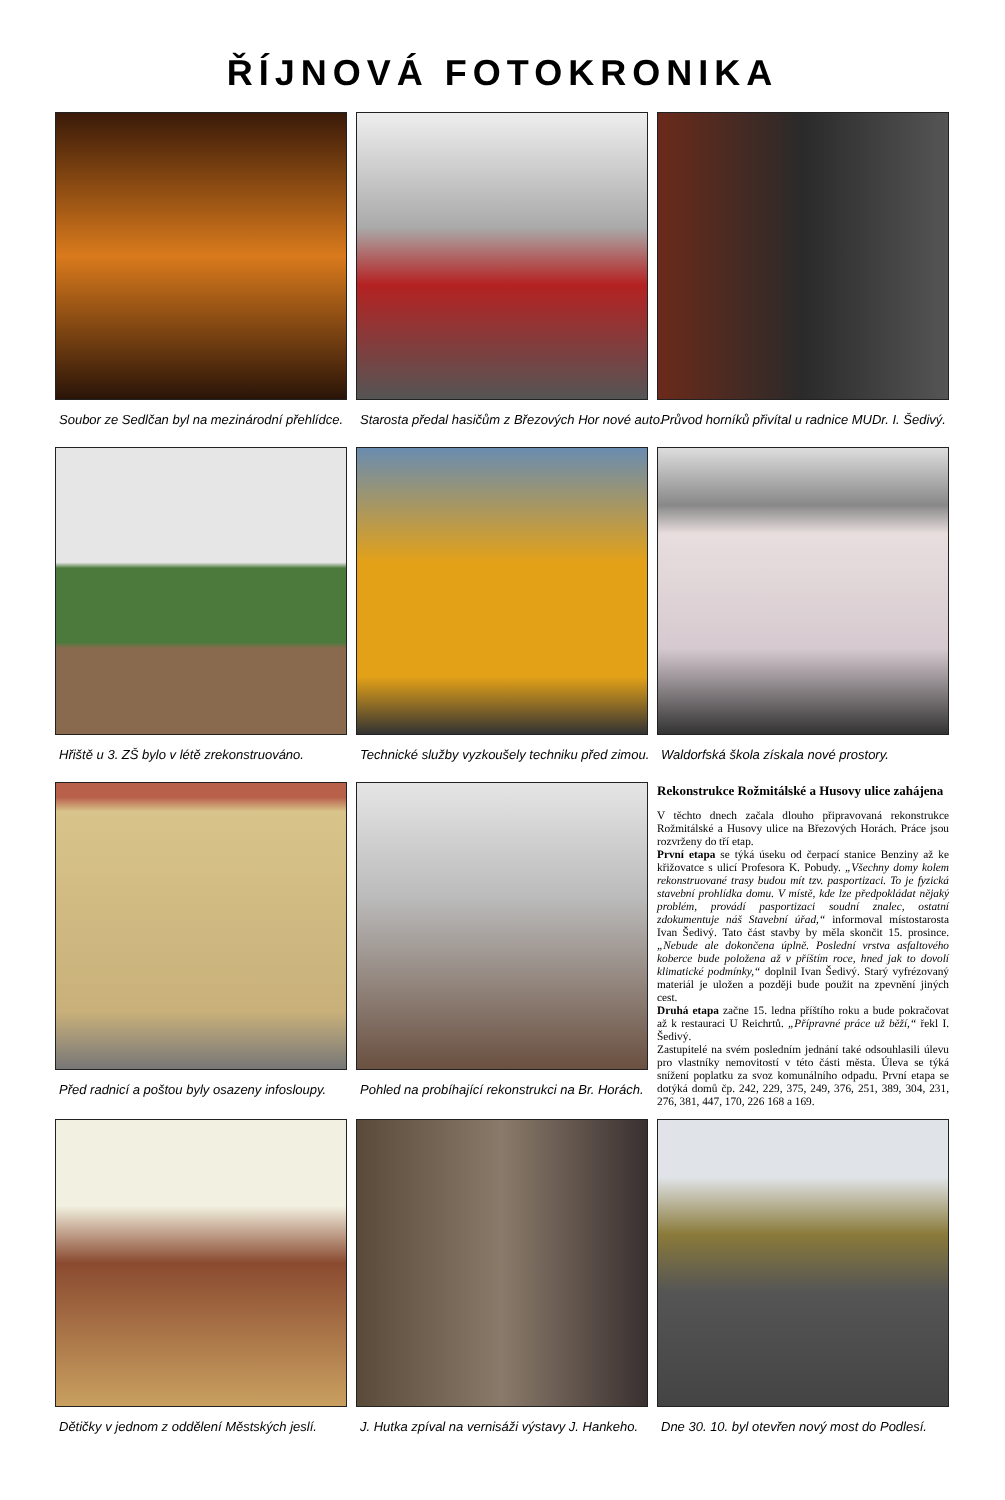ŘÍJNOVÁ FOTOKRONIKA
Soubor ze Sedlčan byl na mezinárodní přehlídce.
Starosta předal hasičům z Březových Hor nové auto.
Průvod horníků přivítal u radnice MUDr. I. Šedivý.
Hřiště u 3. ZŠ bylo v létě zrekonstruováno.
Technické služby vyzkoušely techniku před zimou.
Waldorfská škola získala nové prostory.
Před radnicí a poštou byly osazeny infosloupy.
Pohled na probíhající rekonstrukci na Br. Horách.
Rekonstrukce Rožmitálské a Husovy ulice zahájena
V těchto dnech začala dlouho připravovaná rekonstrukce Rožmitálské a Husovy ulice na Březových Horách. Práce jsou rozvrženy do tří etap.
První etapa se týká úseku od čerpací stanice Benziny až ke křižovatce s ulicí Profesora K. Pobudy. „Všechny domy kolem rekonstruované trasy budou mít tzv. pasportizaci. To je fyzická stavební prohlídka domu. V místě, kde lze předpokládat nějaký problém, provádí pasportizaci soudní znalec, ostatní zdokumentuje náš Stavební úřad,“ informoval místostarosta Ivan Šedivý. Tato část stavby by měla skončit 15. prosince. „Nebude ale dokončena úplně. Poslední vrstva asfaltového koberce bude položena až v příštím roce, hned jak to dovolí klimatické podmínky,“ doplnil Ivan Šedivý. Starý vyfrézovaný materiál je uložen a později bude použit na zpevnění jiných cest.
Druhá etapa začne 15. ledna příštího roku a bude pokračovat až k restauraci U Reichrtů. „Přípravné práce už běží,“ řekl I. Šedivý.
Zastupitelé na svém posledním jednání také odsouhlasili úlevu pro vlastníky nemovitostí v této části města. Úleva se týká snížení poplatku za svoz komunálního odpadu. První etapa se dotýká domů čp. 242, 229, 375, 249, 376, 251, 389, 304, 231, 276, 381, 447, 170, 226 168 a 169.
Dětičky v jednom z oddělení Městských jeslí.
J. Hutka zpíval na vernisáži výstavy J. Hankeho.
Dne 30. 10. byl otevřen nový most do Podlesí.